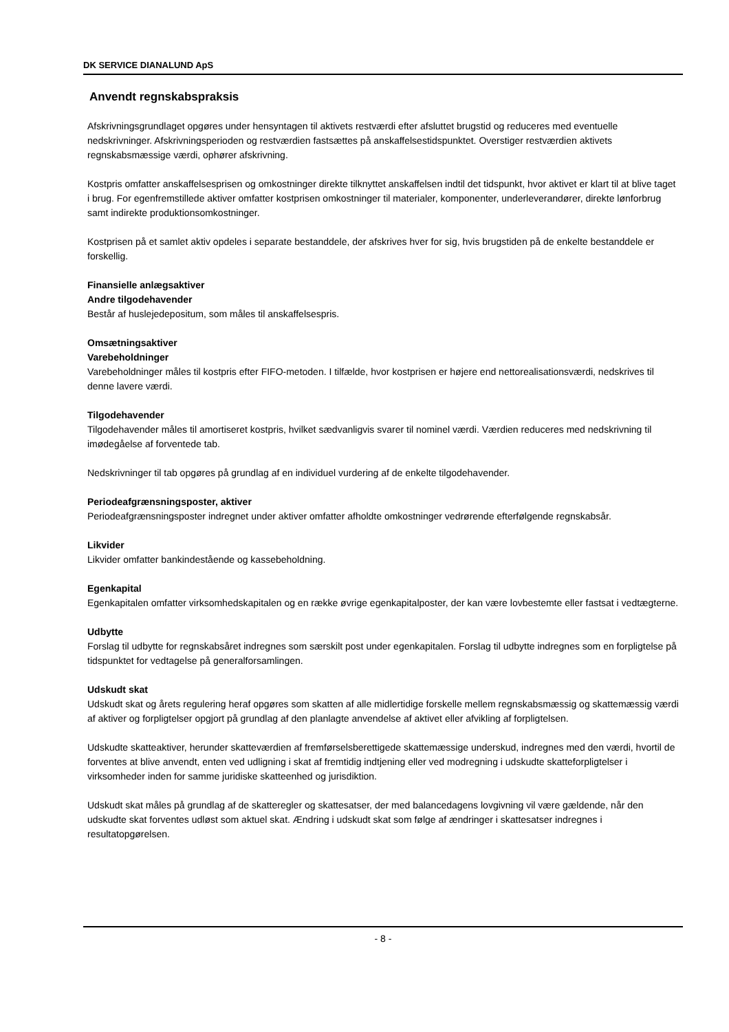DK SERVICE DIANALUND ApS
Anvendt regnskabspraksis
Afskrivningsgrundlaget opgøres under hensyntagen til aktivets restværdi efter afsluttet brugstid og reduceres med eventuelle nedskrivninger. Afskrivningsperioden og restværdien fastsættes på anskaffelsestidspunktet. Overstiger restværdien aktivets regnskabsmæssige værdi, ophører afskrivning.
Kostpris omfatter anskaffelsesprisen og omkostninger direkte tilknyttet anskaffelsen indtil det tidspunkt, hvor aktivet er klart til at blive taget i brug. For egenfremstillede aktiver omfatter kostprisen omkostninger til materialer, komponenter, underleverandører, direkte lønforbrug samt indirekte produktionsomkostninger.
Kostprisen på et samlet aktiv opdeles i separate bestanddele, der afskrives hver for sig, hvis brugstiden på de enkelte bestanddele er forskellig.
Finansielle anlægsaktiver
Andre tilgodehavender
Består af huslejedepositum, som måles til anskaffelsespris.
Omsætningsaktiver
Varebeholdninger
Varebeholdninger måles til kostpris efter FIFO-metoden. I tilfælde, hvor kostprisen er højere end nettorealisationsværdi, nedskrives til denne lavere værdi.
Tilgodehavender
Tilgodehavender måles til amortiseret kostpris, hvilket sædvanligvis svarer til nominel værdi. Værdien reduceres med nedskrivning til imødegåelse af forventede tab.
Nedskrivninger til tab opgøres på grundlag af en individuel vurdering af de enkelte tilgodehavender.
Periodeafgrænsningsposter, aktiver
Periodeafgrænsningsposter indregnet under aktiver omfatter afholdte omkostninger vedrørende efterfølgende regnskabsår.
Likvider
Likvider omfatter bankindestående og kassebeholdning.
Egenkapital
Egenkapitalen omfatter virksomhedskapitalen og en række øvrige egenkapitalposter, der kan være lovbestemte eller fastsat i vedtægterne.
Udbytte
Forslag til udbytte for regnskabsåret indregnes som særskilt post under egenkapitalen. Forslag til udbytte indregnes som en forpligtelse på tidspunktet for vedtagelse på generalforsamlingen.
Udskudt skat
Udskudt skat og årets regulering heraf opgøres som skatten af alle midlertidige forskelle mellem regnskabsmæssig og skattemæssig værdi af aktiver og forpligtelser opgjort på grundlag af den planlagte anvendelse af aktivet eller afvikling af forpligtelsen.
Udskudte skatteaktiver, herunder skatteværdien af fremførselsberettigede skattemæssige underskud, indregnes med den værdi, hvortil de forventes at blive anvendt, enten ved udligning i skat af fremtidig indtjening eller ved modregning i udskudte skatteforpligtelser i virksomheder inden for samme juridiske skatteenhed og jurisdiktion.
Udskudt skat måles på grundlag af de skatteregler og skattesatser, der med balancedagens lovgivning vil være gældende, når den udskudte skat forventes udløst som aktuel skat. Ændring i udskudt skat som følge af ændringer i skattesatser indregnes i resultatopgørelsen.
- 8 -